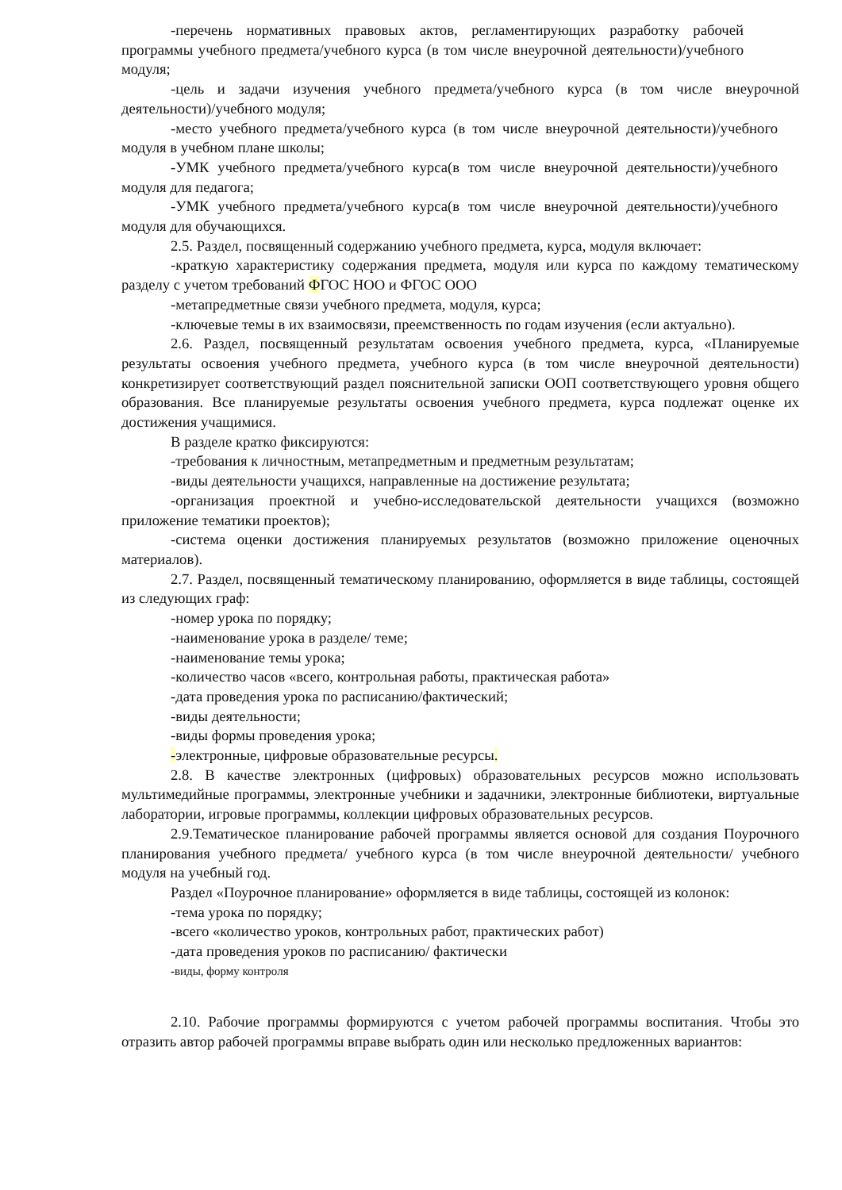-перечень нормативных правовых актов, регламентирующих разработку рабочей программы учебного предмета/учебного курса (в том числе внеурочной деятельности)/учебного модуля;
-цель и задачи изучения учебного предмета/учебного курса (в том числе внеурочной деятельности)/учебного модуля;
-место учебного предмета/учебного курса (в том числе внеурочной деятельности)/учебного модуля в учебном плане школы;
-УМК учебного предмета/учебного курса(в том числе внеурочной деятельности)/учебного модуля для педагога;
-УМК учебного предмета/учебного курса(в том числе внеурочной деятельности)/учебного модуля для обучающихся.
2.5. Раздел, посвященный содержанию учебного предмета, курса, модуля включает:
-краткую характеристику содержания предмета, модуля или курса по каждому тематическому разделу с учетом требований ФГОС НОО и ФГОС ООО
-метапредметные связи учебного предмета, модуля, курса;
-ключевые темы в их взаимосвязи, преемственность по годам изучения (если актуально).
2.6. Раздел, посвященный результатам освоения учебного предмета, курса, «Планируемые результаты освоения учебного предмета, учебного курса (в том числе внеурочной деятельности) конкретизирует соответствующий раздел пояснительной записки ООП соответствующего уровня общего образования. Все планируемые результаты освоения учебного предмета, курса подлежат оценке их достижения учащимися.
В разделе кратко фиксируются:
-требования к личностным, метапредметным и предметным результатам;
-виды деятельности учащихся, направленные на достижение результата;
-организация проектной и учебно-исследовательской деятельности учащихся (возможно приложение тематики проектов);
-система оценки достижения планируемых результатов (возможно приложение оценочных материалов).
2.7. Раздел, посвященный тематическому планированию, оформляется в виде таблицы, состоящей из следующих граф:
-номер урока по порядку;
-наименование урока в разделе/ теме;
-наименование темы урока;
-количество часов «всего, контрольная работы, практическая работа»
-дата проведения урока по расписанию/фактический;
-виды деятельности;
-виды формы проведения урока;
-электронные, цифровые образовательные ресурсы.
2.8. В качестве электронных (цифровых) образовательных ресурсов можно использовать мультимедийные программы, электронные учебники и задачники, электронные библиотеки, виртуальные лаборатории, игровые программы, коллекции цифровых образовательных ресурсов.
2.9.Тематическое планирование рабочей программы является основой для создания Поурочного планирования учебного предмета/ учебного курса (в том числе внеурочной деятельности/ учебного модуля на учебный год.
Раздел «Поурочное планирование» оформляется в виде таблицы, состоящей из колонок:
-тема урока по порядку;
-всего «количество уроков, контрольных работ, практических работ)
-дата проведения уроков по расписанию/ фактически
-виды, форму контроля
2.10. Рабочие программы формируются с учетом рабочей программы воспитания. Чтобы это отразить автор рабочей программы вправе выбрать один или несколько предложенных вариантов: